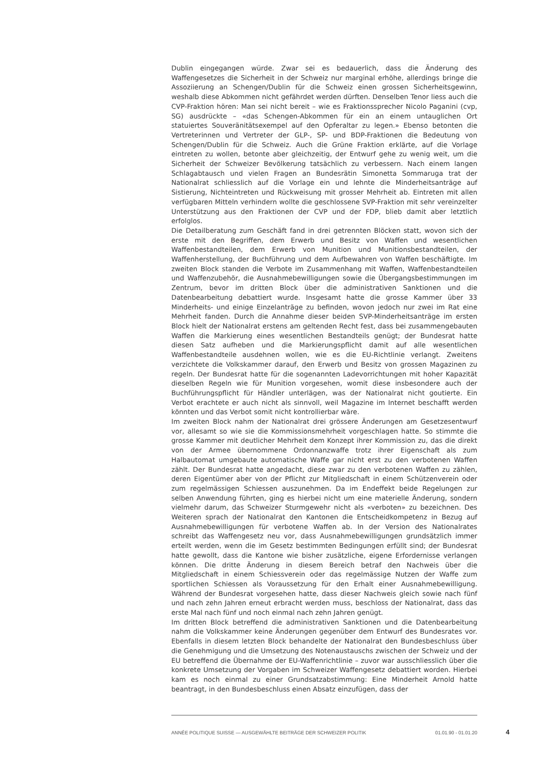Dublin eingegangen würde. Zwar sei es bedauerlich, dass die Änderung des Waffengesetzes die Sicherheit in der Schweiz nur marginal erhöhe, allerdings bringe die Assoziierung an Schengen/Dublin für die Schweiz einen grossen Sicherheitsgewinn, weshalb diese Abkommen nicht gefährdet werden dürften. Denselben Tenor liess auch die CVP-Fraktion hören: Man sei nicht bereit – wie es Fraktionssprecher Nicolo Paganini (cvp, SG) ausdrückte – «das Schengen-Abkommen für ein an einem untauglichen Ort statuiertes Souveränitätsexempel auf den Opferaltar zu legen.» Ebenso betonten die Vertreterinnen und Vertreter der GLP-, SP- und BDP-Fraktionen die Bedeutung von Schengen/Dublin für die Schweiz. Auch die Grüne Fraktion erklärte, auf die Vorlage eintreten zu wollen, betonte aber gleichzeitig, der Entwurf gehe zu wenig weit, um die Sicherheit der Schweizer Bevölkerung tatsächlich zu verbessern. Nach einem langen Schlagabtausch und vielen Fragen an Bundesrätin Simonetta Sommaruga trat der Nationalrat schliesslich auf die Vorlage ein und lehnte die Minderheitsanträge auf Sistierung, Nichteintreten und Rückweisung mit grosser Mehrheit ab. Eintreten mit allen verfügbaren Mitteln verhindern wollte die geschlossene SVP-Fraktion mit sehr vereinzelter Unterstützung aus den Fraktionen der CVP und der FDP, blieb damit aber letztlich erfolglos.
Die Detailberatung zum Geschäft fand in drei getrennten Blöcken statt, wovon sich der erste mit den Begriffen, dem Erwerb und Besitz von Waffen und wesentlichen Waffenbestandteilen, dem Erwerb von Munition und Munitionsbestandteilen, der Waffenherstellung, der Buchführung und dem Aufbewahren von Waffen beschäftigte. Im zweiten Block standen die Verbote im Zusammenhang mit Waffen, Waffenbestandteilen und Waffenzubehör, die Ausnahmebewilligungen sowie die Übergangsbestimmungen im Zentrum, bevor im dritten Block über die administrativen Sanktionen und die Datenbearbeitung debattiert wurde. Insgesamt hatte die grosse Kammer über 33 Minderheits- und einige Einzelanträge zu befinden, wovon jedoch nur zwei im Rat eine Mehrheit fanden. Durch die Annahme dieser beiden SVP-Minderheitsanträge im ersten Block hielt der Nationalrat erstens am geltenden Recht fest, dass bei zusammengebauten Waffen die Markierung eines wesentlichen Bestandteils genügt; der Bundesrat hatte diesen Satz aufheben und die Markierungspflicht damit auf alle wesentlichen Waffenbestandteile ausdehnen wollen, wie es die EU-Richtlinie verlangt. Zweitens verzichtete die Volkskammer darauf, den Erwerb und Besitz von grossen Magazinen zu regeln. Der Bundesrat hatte für die sogenannten Ladevorrichtungen mit hoher Kapazität dieselben Regeln wie für Munition vorgesehen, womit diese insbesondere auch der Buchführungspflicht für Händler unterlägen, was der Nationalrat nicht goutierte. Ein Verbot erachtete er auch nicht als sinnvoll, weil Magazine im Internet beschafft werden könnten und das Verbot somit nicht kontrollierbar wäre.
Im zweiten Block nahm der Nationalrat drei grössere Änderungen am Gesetzesentwurf vor, allesamt so wie sie die Kommissionsmehrheit vorgeschlagen hatte. So stimmte die grosse Kammer mit deutlicher Mehrheit dem Konzept ihrer Kommission zu, das die direkt von der Armee übernommene Ordonnanzwaffe trotz ihrer Eigenschaft als zum Halbautomat umgebaute automatische Waffe gar nicht erst zu den verbotenen Waffen zählt. Der Bundesrat hatte angedacht, diese zwar zu den verbotenen Waffen zu zählen, deren Eigentümer aber von der Pflicht zur Mitgliedschaft in einem Schützenverein oder zum regelmässigen Schiessen auszunehmen. Da im Endeffekt beide Regelungen zur selben Anwendung führten, ging es hierbei nicht um eine materielle Änderung, sondern vielmehr darum, das Schweizer Sturmgewehr nicht als «verboten» zu bezeichnen. Des Weiteren sprach der Nationalrat den Kantonen die Entscheidkompetenz in Bezug auf Ausnahmebewilligungen für verbotene Waffen ab. In der Version des Nationalrates schreibt das Waffengesetz neu vor, dass Ausnahmebewilligungen grundsätzlich immer erteilt werden, wenn die im Gesetz bestimmten Bedingungen erfüllt sind; der Bundesrat hatte gewollt, dass die Kantone wie bisher zusätzliche, eigene Erfordernisse verlangen können. Die dritte Änderung in diesem Bereich betraf den Nachweis über die Mitgliedschaft in einem Schiessverein oder das regelmässige Nutzen der Waffe zum sportlichen Schiessen als Voraussetzung für den Erhalt einer Ausnahmebewilligung. Während der Bundesrat vorgesehen hatte, dass dieser Nachweis gleich sowie nach fünf und nach zehn Jahren erneut erbracht werden muss, beschloss der Nationalrat, dass das erste Mal nach fünf und noch einmal nach zehn Jahren genügt.
Im dritten Block betreffend die administrativen Sanktionen und die Datenbearbeitung nahm die Volkskammer keine Änderungen gegenüber dem Entwurf des Bundesrates vor. Ebenfalls in diesem letzten Block behandelte der Nationalrat den Bundesbeschluss über die Genehmigung und die Umsetzung des Notenaustauschs zwischen der Schweiz und der EU betreffend die Übernahme der EU-Waffenrichtlinie – zuvor war ausschliesslich über die konkrete Umsetzung der Vorgaben im Schweizer Waffengesetz debattiert worden. Hierbei kam es noch einmal zu einer Grundsatzabstimmung: Eine Minderheit Arnold hatte beantragt, in den Bundesbeschluss einen Absatz einzufügen, dass der
ANNÉE POLITIQUE SUISSE — AUSGEWÄHLTE BEITRÄGE DER SCHWEIZER POLITIK 01.01.90 - 01.01.20
4